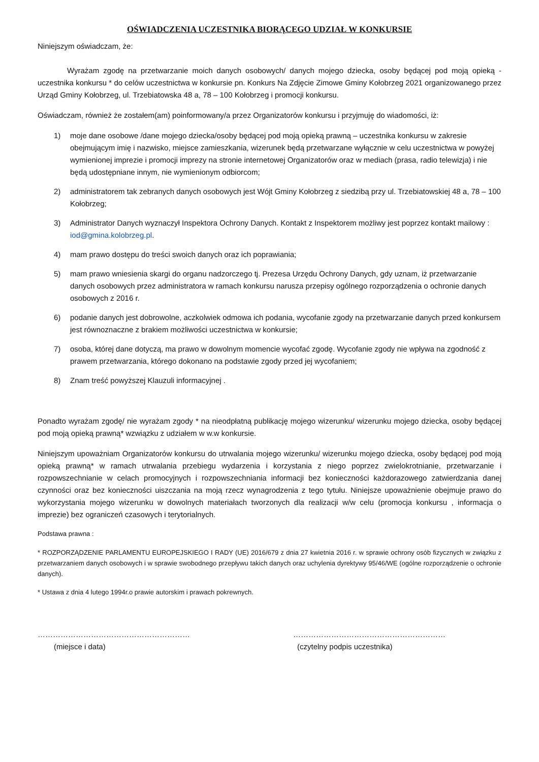OŚWIADCZENIA UCZESTNIKA BIORĄCEGO UDZIAŁ W KONKURSIE
Niniejszym oświadczam, że:
Wyrażam zgodę na przetwarzanie moich danych osobowych/ danych mojego dziecka, osoby będącej pod moją opieką - uczestnika konkursu * do celów uczestnictwa w konkursie pn. Konkurs Na Zdjęcie Zimowe Gminy Kołobrzeg 2021 organizowanego przez Urząd Gminy Kołobrzeg, ul. Trzebiatowska 48 a, 78 – 100 Kołobrzeg i promocji konkursu.
Oświadczam, również że zostałem(am) poinformowany/a przez Organizatorów konkursu i przyjmuję do wiadomości, iż:
1) moje dane osobowe /dane mojego dziecka/osoby będącej pod moją opieką prawną – uczestnika konkursu w zakresie obejmującym imię i nazwisko, miejsce zamieszkania, wizerunek będą przetwarzane wyłącznie w celu uczestnictwa w powyżej wymienionej imprezie i promocji imprezy na stronie internetowej Organizatorów oraz w mediach (prasa, radio telewizja) i nie będą udostępniane innym, nie wymienionym odbiorcom;
2) administratorem tak zebranych danych osobowych jest Wójt Gminy Kołobrzeg z siedzibą przy ul. Trzebiatowskiej 48 a, 78 – 100 Kołobrzeg;
3) Administrator Danych wyznaczył Inspektora Ochrony Danych. Kontakt z Inspektorem możliwy jest poprzez kontakt mailowy : iod@gmina.kolobrzeg.pl.
4) mam prawo dostępu do treści swoich danych oraz ich poprawiania;
5) mam prawo wniesienia skargi do organu nadzorczego tj. Prezesa Urzędu Ochrony Danych, gdy uznam, iż przetwarzanie danych osobowych przez administratora w ramach konkursu narusza przepisy ogólnego rozporządzenia o ochronie danych osobowych z 2016 r.
6) podanie danych jest dobrowolne, aczkolwiek odmowa ich podania, wycofanie zgody na przetwarzanie danych przed konkursem jest równoznaczne z brakiem możliwości uczestnictwa w konkursie;
7) osoba, której dane dotyczą, ma prawo w dowolnym momencie wycofać zgodę. Wycofanie zgody nie wpływa na zgodność z prawem przetwarzania, którego dokonano na podstawie zgody przed jej wycofaniem;
8) Znam treść powyższej Klauzuli informacyjnej .
Ponadto wyrażam zgodę/ nie wyrażam zgody * na nieodpłatną publikację mojego wizerunku/ wizerunku mojego dziecka, osoby będącej pod moją opieką prawną* wzwiązku z udziałem w w.w konkursie.
Niniejszym upoważniam Organizatorów konkursu do utrwalania mojego wizerunku/ wizerunku mojego dziecka, osoby będącej pod moją opieką prawną* w ramach utrwalania przebiegu wydarzenia i korzystania z niego poprzez zwielokrotnianie, przetwarzanie i rozpowszechnianie w celach promocyjnych i rozpowszechniania informacji bez konieczności każdorazowego zatwierdzania danej czynności oraz bez konieczności uiszczania na moją rzecz wynagrodzenia z tego tytułu. Niniejsze upoważnienie obejmuje prawo do wykorzystania mojego wizerunku w dowolnych materiałach tworzonych dla realizacji w/w celu (promocja konkursu , informacja o imprezie) bez ograniczeń czasowych i terytorialnych.
Podstawa prawna :
* ROZPORZĄDZENIE PARLAMENTU EUROPEJSKIEGO I RADY (UE) 2016/679 z dnia 27 kwietnia 2016 r. w sprawie ochrony osób fizycznych w związku z przetwarzaniem danych osobowych i w sprawie swobodnego przepływu takich danych oraz uchylenia dyrektywy 95/46/WE (ogólne rozporządzenie o ochronie danych).
* Ustawa z dnia 4 lutego 1994r.o prawie autorskim i prawach pokrewnych.
……………………………………………………
(miejsce i data)
……………………………………………………
(czytelny podpis uczestnika)